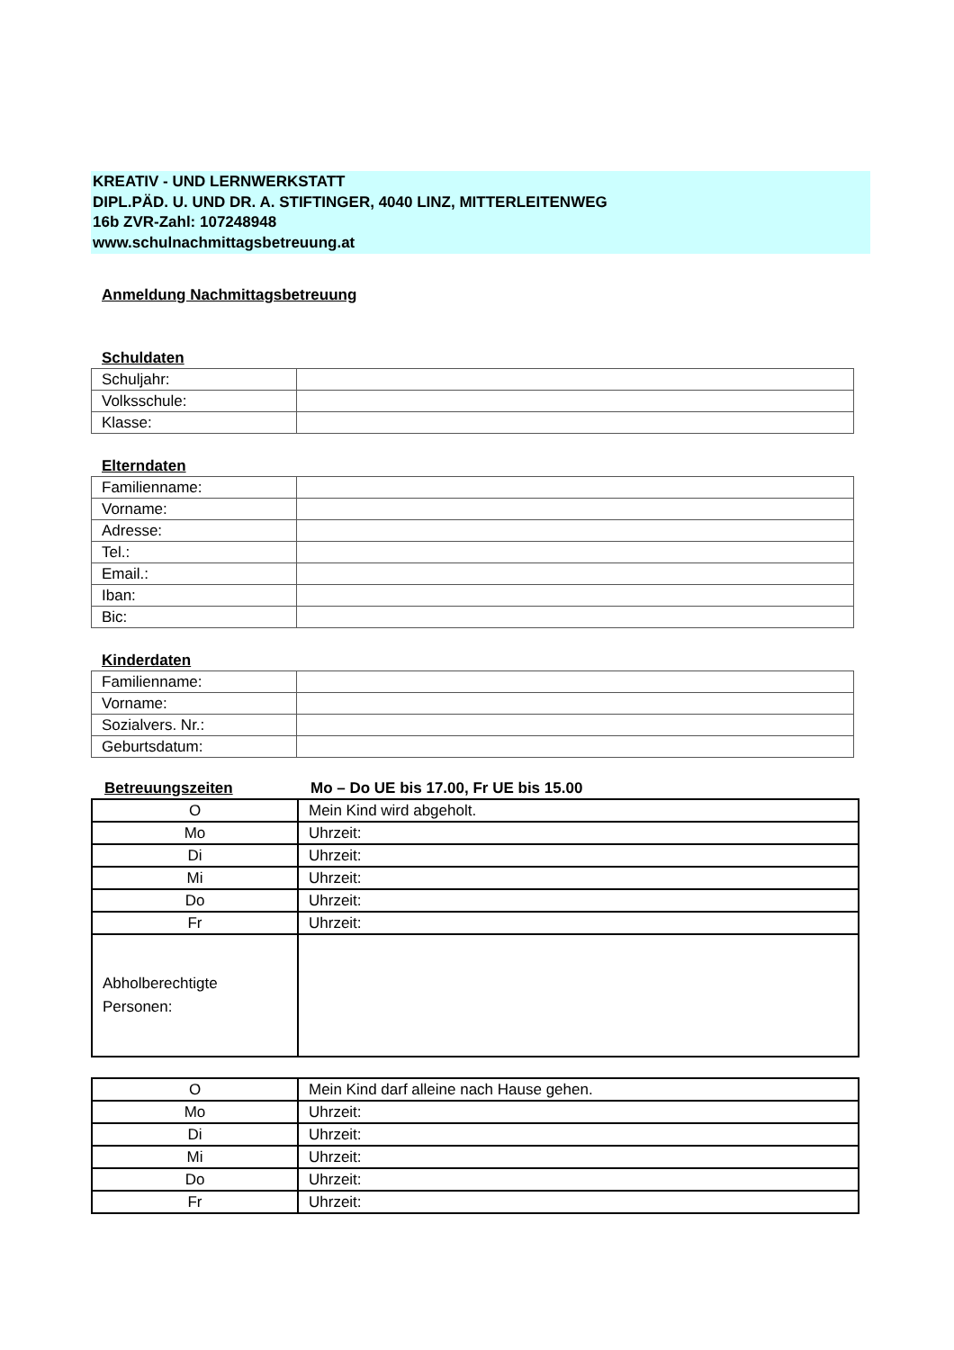KREATIV - UND LERNWERKSTATT
DIPL.PÄD. U. UND DR. A. STIFTINGER, 4040 LINZ, MITTERLEITENWEG
16b ZVR-Zahl: 107248948
www.schulnachmittagsbetreuung.at
Anmeldung Nachmittagsbetreuung
Schuldaten
| Schuljahr: | |
| Volksschule: | |
| Klasse: | |
Elterndaten
| Familienname: | |
| Vorname: | |
| Adresse: | |
| Tel.: | |
| Email.: | |
| Iban: | |
| Bic: | |
Kinderdaten
| Familienname: | |
| Vorname: | |
| Sozialvers. Nr.: | |
| Geburtsdatum: | |
Betreuungszeiten Mo – Do UE bis 17.00, Fr UE bis 15.00
| O | Mein Kind wird abgeholt. |
| Mo | Uhrzeit: |
| Di | Uhrzeit: |
| Mi | Uhrzeit: |
| Do | Uhrzeit: |
| Fr | Uhrzeit: |
| Abholberechtigte Personen: | |
| O | Mein Kind darf alleine nach Hause gehen. |
| Mo | Uhrzeit: |
| Di | Uhrzeit: |
| Mi | Uhrzeit: |
| Do | Uhrzeit: |
| Fr | Uhrzeit: |